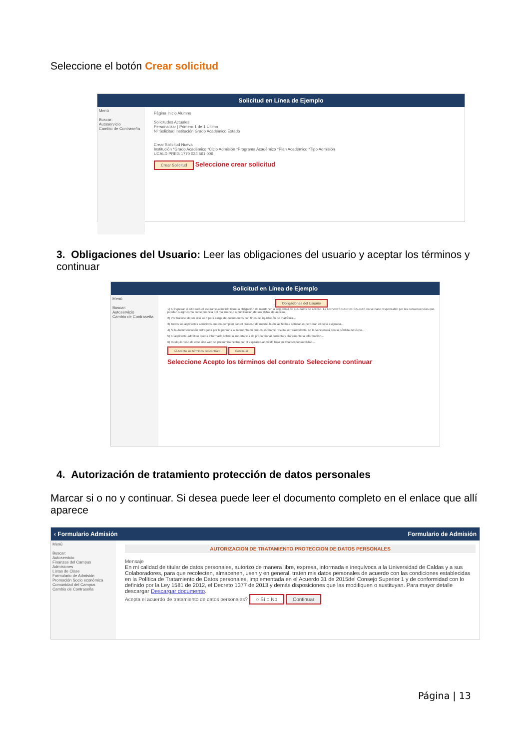Seleccione el botón Crear solicitud
Solicitud en Línea de Ejemplo
Menú
Buscar:
Autoservicio
Cambio de Contraseña
Página Inicio Alumno
Solicitudes Actuales
Personalizar | Primero 1 de 1 Último
Nº Solicitud Institución Grado Académico Estado
Crear Solicitud Nueva
Institución *Grado Académico *Ciclo Admisión *Programa Académico *Plan Académico *Tipo Admisión
UCALD PREG 1770 024 561 006
Crear Solicitud Seleccione crear solicitud
3. Obligaciones del Usuario: Leer las obligaciones del usuario y aceptar los términos y continuar
Solicitud en Línea de Ejemplo
Menú
Buscar:
Autoservicio
Cambio de Contraseña
Obligaciones del Usuario
1) Al ingresar al sitio web el aspirante-admitido tiene la obligación de mantener la seguridad de sus datos de acceso. La UNIVERSIDAD DE CALDAS no se hace responsable por las consecuencias que puedan surgir como consecuencia del mal manejo o publicación de sus datos de acceso...
2) Por tratarse de un sitio web para carga de documentos con fines de liquidación de matrícula...
3) Todos los aspirantes admitidos que no cumplan con el proceso de matrícula en las fechas señaladas perderán el cupo asignado...
4) Si la documentación entregada por la persona al momento en que es aspirante resulta ser fraudulenta, se le sancionará con la pérdida del cupo...
5) El aspirante-admitido queda informado sobre la importancia de proporcionar correcta y claramente la información...
6) Cualquier uso de este sitio web se presumirá hecho por el aspirante-admitido bajo su total responsabilidad...
☑ Acepto los términos del contrato Continuar
Seleccione Acepto los términos del contrato Seleccione continuar
4. Autorización de tratamiento protección de datos personales
Marcar si o no y continuar. Si desea puede leer el documento completo en el enlace que allí aparece
‹ Formulario Admisión Formulario de Admisión
Menú
Buscar:
Autoservicio
Finanzas del Campus
Admisiones
Listas de Clase
Formulario de Admisión
Promoción Socio económica
Comunidad del Campus
Cambio de Contraseña
AUTORIZACION DE TRATAMIENTO PROTECCION DE DATOS PERSONALES
Mensaje
En mi calidad de titular de datos personales, autorizo de manera libre, expresa, informada e inequívoca a la Universidad de Caldas y a sus Colaboradores, para que recolecten, almacenen, usen y en general, traten mis datos personales de acuerdo con las condiciones establecidas en la Política de Tratamiento de Datos personales, implementada en el Acuerdo 31 de 2015del Consejo Superior 1 y de conformidad con lo definido por la Ley 1581 de 2012, el Decreto 1377 de 2013 y demás disposiciones que las modifiquen o sustituyan. Para mayor detalle descargar Descargar documento.
Acepta el acuerdo de tratamiento de datos personales? ○ Sí ○ No Continuar
Página | 13